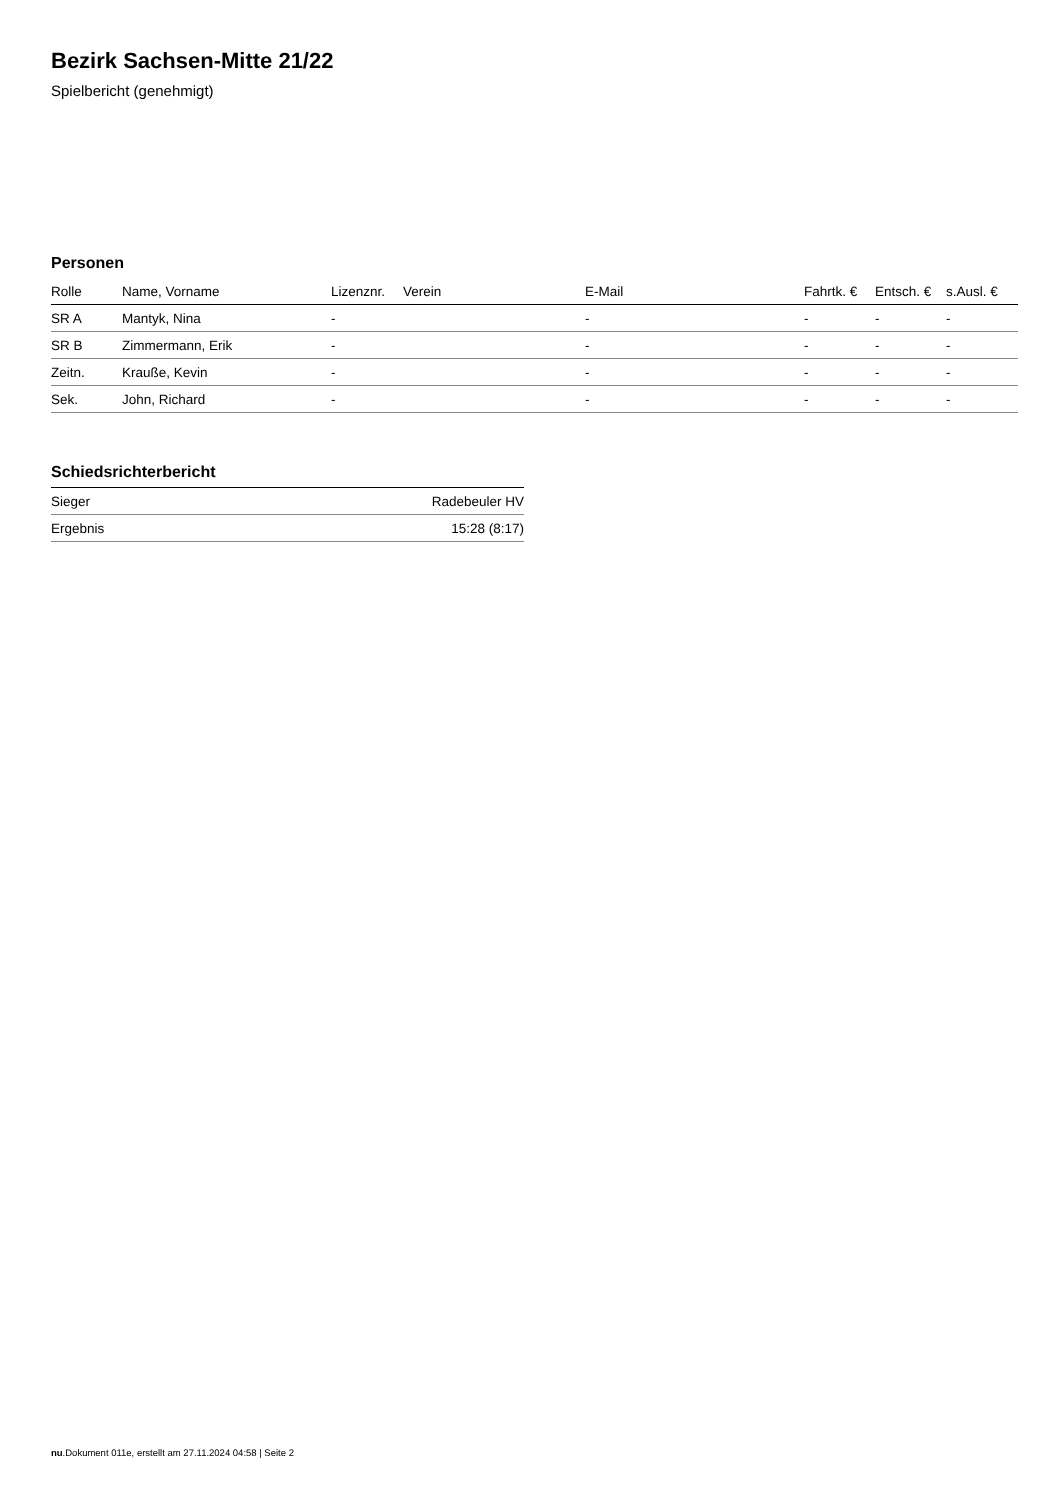Bezirk Sachsen-Mitte 21/22
Spielbericht (genehmigt)
Personen
| Rolle | Name, Vorname | Lizenznr. | Verein | E-Mail | Fahrtk. € | Entsch. € | s.Ausl. € |
| --- | --- | --- | --- | --- | --- | --- | --- |
| SR A | Mantyk, Nina | - | | - | - | - | - |
| SR B | Zimmermann, Erik | - | | - | - | - | - |
| Zeitn. | Krauße, Kevin | - | | - | - | - | - |
| Sek. | John, Richard | - | | - | - | - | - |
Schiedsrichterbericht
| Sieger | Radebeuler HV |
| Ergebnis | 15:28 (8:17) |
nu.Dokument 011e, erstellt am 27.11.2024 04:58 | Seite 2